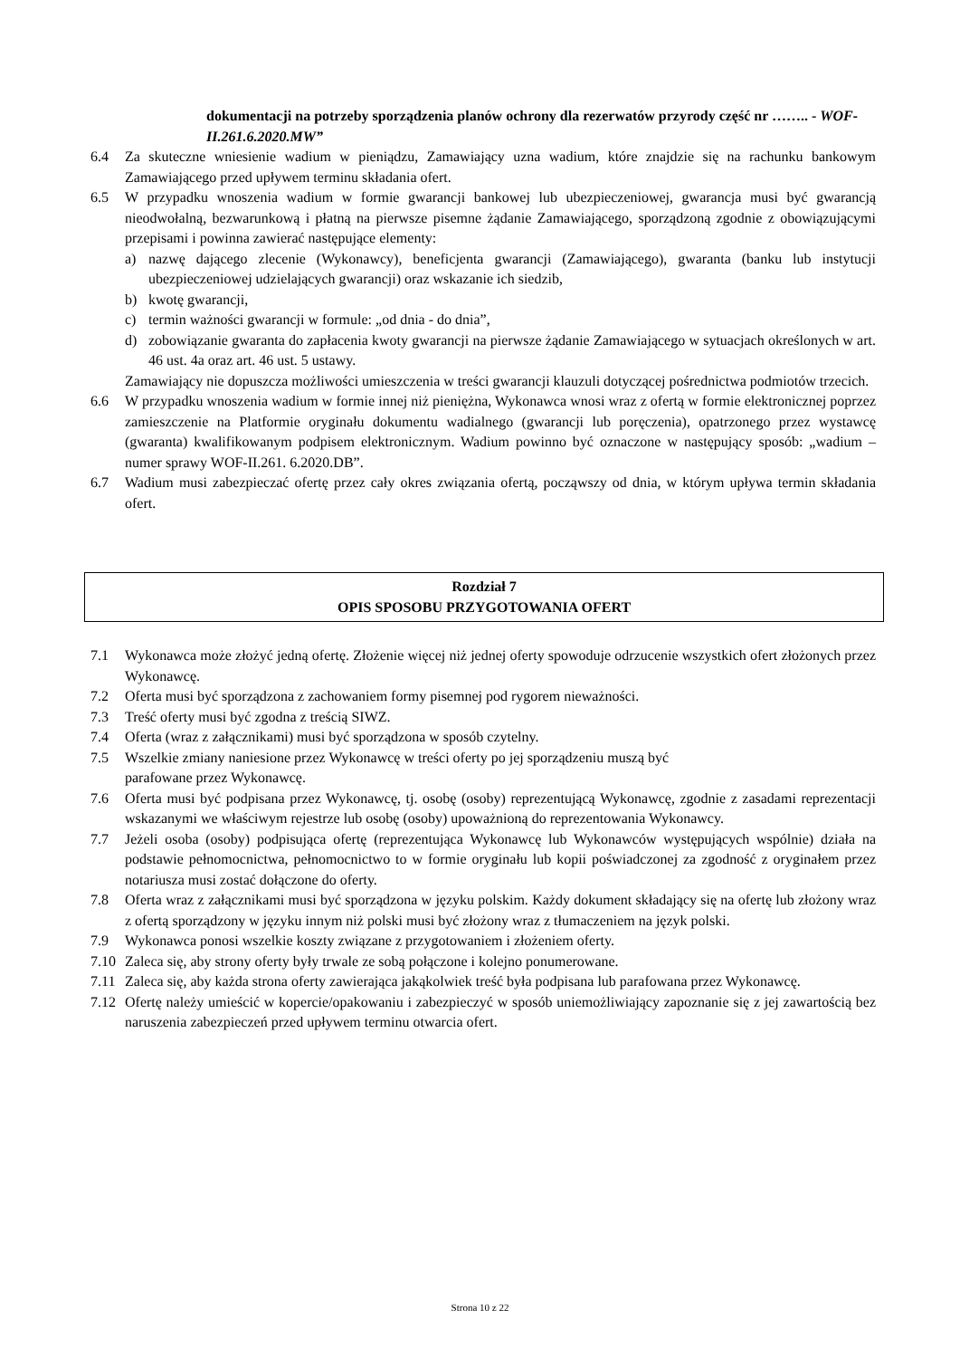dokumentacji na potrzeby sporządzenia planów ochrony dla rezerwatów przyrody część nr …….. - WOF-II.261.6.2020.MW”
6.4 Za skuteczne wniesienie wadium w pieniądzu, Zamawiający uzna wadium, które znajdzie się na rachunku bankowym Zamawiającego przed upływem terminu składania ofert.
6.5 W przypadku wnoszenia wadium w formie gwarancji bankowej lub ubezpieczeniowej, gwarancja musi być gwarancją nieodwołalną, bezwarunkową i płatną na pierwsze pisemne żądanie Zamawiającego, sporządzoną zgodnie z obowiązującymi przepisami i powinna zawierać następujące elementy:
a) nazwę dającego zlecenie (Wykonawcy), beneficjenta gwarancji (Zamawiającego), gwaranta (banku lub instytucji ubezpieczeniowej udzielających gwarancji) oraz wskazanie ich siedzib,
b) kwotę gwarancji,
c) termin ważności gwarancji w formule: „od dnia - do dnia”,
d) zobowiązanie gwaranta do zapłacenia kwoty gwarancji na pierwsze żądanie Zamawiającego w sytuacjach określonych w art. 46 ust. 4a oraz art. 46 ust. 5 ustawy.
Zamawiający nie dopuszcza możliwości umieszczenia w treści gwarancji klauzuli dotyczącej pośrednictwa podmiotów trzecich.
6.6 W przypadku wnoszenia wadium w formie innej niż pieniężna, Wykonawca wnosi wraz z ofertą w formie elektronicznej poprzez zamieszczenie na Platformie oryginału dokumentu wadialnego (gwarancji lub poręczenia), opatrzonego przez wystawcę (gwaranta) kwalifikowanym podpisem elektronicznym. Wadium powinno być oznaczone w następujący sposób: „wadium – numer sprawy WOF-II.261. 6.2020.DB”.
6.7 Wadium musi zabezpieczać ofertę przez cały okres związania ofertą, począwszy od dnia, w którym upływa termin składania ofert.
Rozdział 7
OPIS SPOSOBU PRZYGOTOWANIA OFERT
7.1 Wykonawca może złożyć jedną ofertę. Złożenie więcej niż jednej oferty spowoduje odrzucenie wszystkich ofert złożonych przez Wykonawcę.
7.2 Oferta musi być sporządzona z zachowaniem formy pisemnej pod rygorem nieważności.
7.3 Treść oferty musi być zgodna z treścią SIWZ.
7.4 Oferta (wraz z załącznikami) musi być sporządzona w sposób czytelny.
7.5 Wszelkie zmiany naniesione przez Wykonawcę w treści oferty po jej sporządzeniu muszą być
parafowane przez Wykonawcę.
7.6 Oferta musi być podpisana przez Wykonawcę, tj. osobę (osoby) reprezentującą Wykonawcę, zgodnie z zasadami reprezentacji wskazanymi we właściwym rejestrze lub osobę (osoby) upoważnioną do reprezentowania Wykonawcy.
7.7 Jeżeli osoba (osoby) podpisująca ofertę (reprezentująca Wykonawcę lub Wykonawców występujących wspólnie) działa na podstawie pełnomocnictwa, pełnomocnictwo to w formie oryginału lub kopii poświadczonej za zgodność z oryginałem przez notariusza musi zostać dołączone do oferty.
7.8 Oferta wraz z załącznikami musi być sporządzona w języku polskim. Każdy dokument składający się na ofertę lub złożony wraz z ofertą sporządzony w języku innym niż polski musi być złożony wraz z tłumaczeniem na język polski.
7.9 Wykonawca ponosi wszelkie koszty związane z przygotowaniem i złożeniem oferty.
7.10 Zaleca się, aby strony oferty były trwale ze sobą połączone i kolejno ponumerowane.
7.11 Zaleca się, aby każda strona oferty zawierająca jakąkolwiek treść była podpisana lub parafowana przez Wykonawcę.
7.12 Ofertę należy umieścić w kopercie/opakowaniu i zabezpieczyć w sposób uniemożliwiający zapoznanie się z jej zawartością bez naruszenia zabezpieczeń przed upływem terminu otwarcia ofert.
Strona 10 z 22